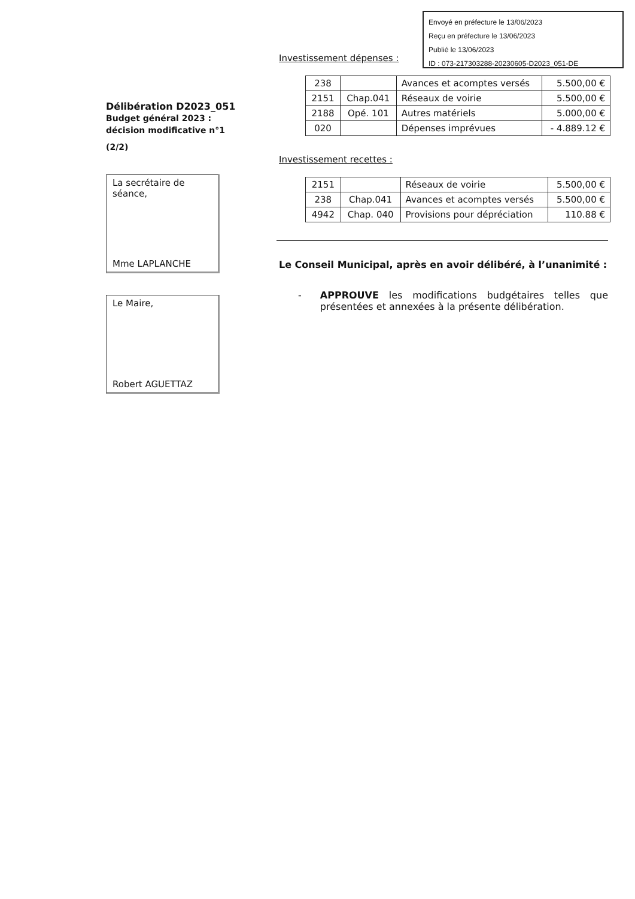Envoyé en préfecture le 13/06/2023
Reçu en préfecture le 13/06/2023
Publié le 13/06/2023
ID : 073-217303288-20230605-D2023_051-DE
Délibération D2023_051
Budget général 2023 :
décision modificative n°1
(2/2)
La secrétaire de séance,
Mme LAPLANCHE
Le Maire,
Robert AGUETTAZ
Investissement dépenses :
| 238 | | Avances et acomptes versés | 5.500,00 € |
| 2151 | Chap.041 | Réseaux de voirie | 5.500,00 € |
| 2188 | Opé. 101 | Autres matériels | 5.000,00 € |
| 020 | | Dépenses imprévues | - 4.889.12 € |
Investissement recettes :
| 2151 | | Réseaux de voirie | 5.500,00 € |
| 238 | Chap.041 | Avances et acomptes versés | 5.500,00 € |
| 4942 | Chap. 040 | Provisions pour dépréciation | 110.88 € |
Le Conseil Municipal, après en avoir délibéré, à l’unanimité :
- APPROUVE les modifications budgétaires telles que présentées et annexées à la présente délibération.